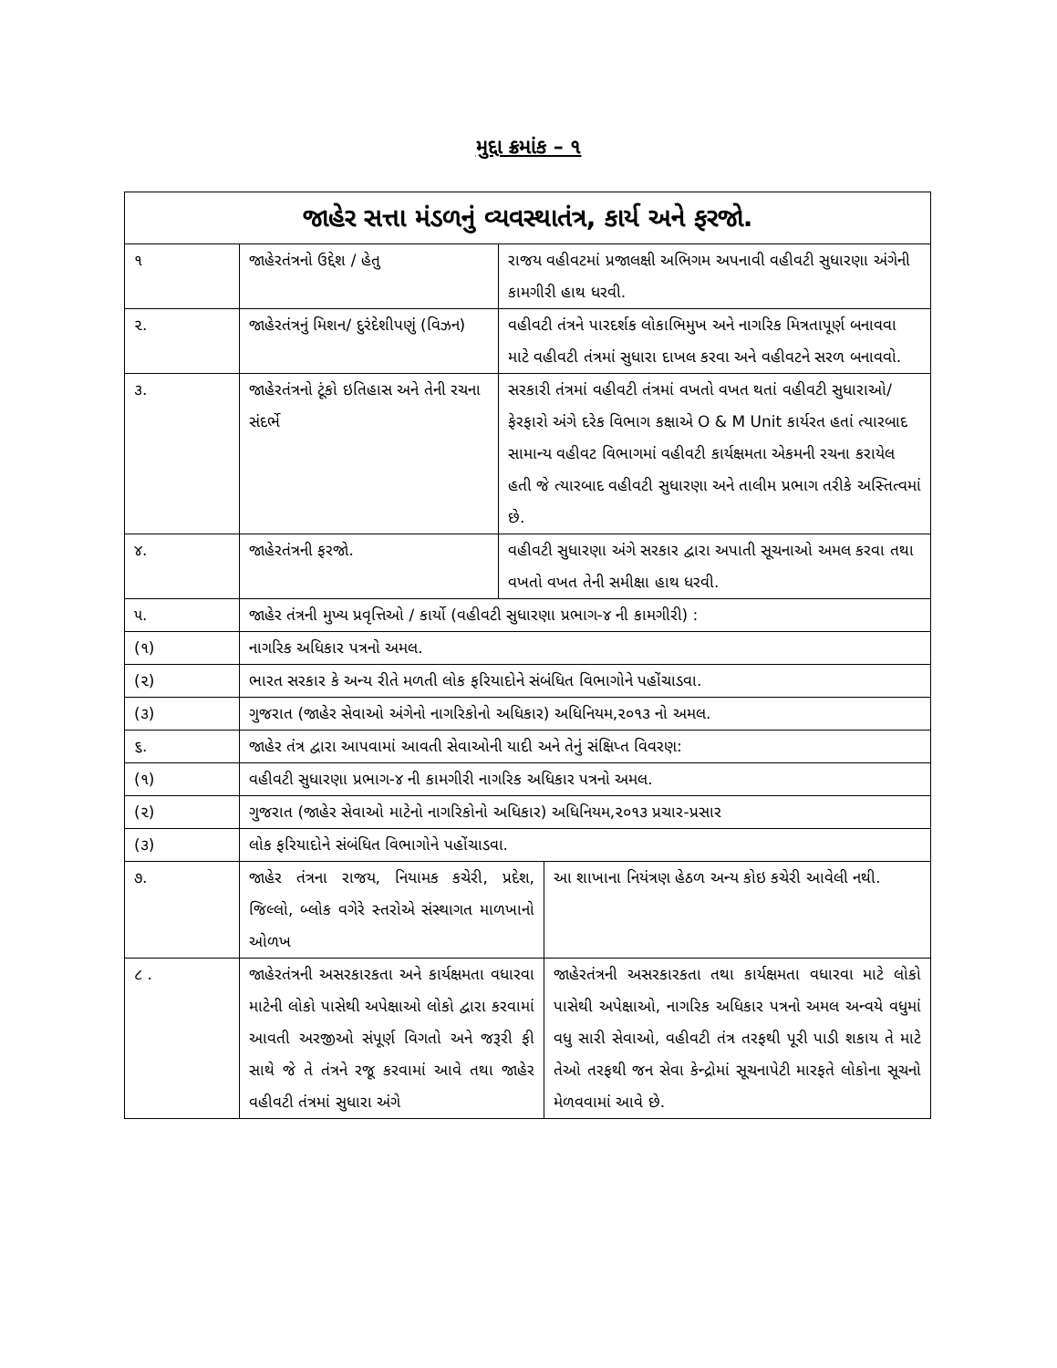મુદ્દા ક્રમાંક – ૧
| જાહેર સત્તા મંડળનું વ્યવસ્થાતંત્ર, કાર્ય અને ફરજો. | | | |
| --- | --- | --- | --- |
| ૧ | જાહેરતંત્રનો ઉદ્દેશ / હેતુ | રાજય વહીવટમાં પ્રજાલક્ષી અભિગમ અપનાવી વહીવટી સુધારણા અંગેની કામગીરી હાથ ધરવી. | |
| ૨. | જાહેરતંત્રનું મિશન/ દુરંદેશીપણું (વિઝન) | વહીવટી તંત્રને પારદર્શક લોકાભિમુખ અને નાગરિક મિત્રતાપૂર્ણ બનાવવા માટે વહીવટી તંત્રમાં સુધારા દાખલ કરવા અને વહીવટને સરળ બનાવવો. | |
| ૩. | જાહેરતંત્રનો ટૂંકો ઇતિહાસ અને તેની રચના સંદર્ભે | સરકારી તંત્રમાં વહીવટી તંત્રમાં વખતો વખત થતાં વહીવટી સુધારાઓ/ફેરફારો અંગે દરેક વિભાગ કક્ષાએ O & M Unit કાર્યરત હતાં ત્યારબાદ સામાન્ય વહીવટ વિભાગમાં વહીવટી કાર્યક્ષમતા એકમની રચના કરાયેલ હતી જે ત્યારબાદ વહીવટી સુધારણા અને તાલીમ પ્રભાગ તરીકે અસ્તિત્વમાં છે. | |
| ૪. | જાહેરતંત્રની ફરજો. | વહીવટી સુધારણા અંગે સરકાર દ્વારા અપાતી સૂચનાઓ અમલ કરવા તથા વખતો વખત તેની સમીક્ષા હાથ ધરવી. | |
| ૫. | જાહેર તંત્રની મુખ્ય પ્રવૃત્તિઓ / કાર્યો (વહીવટી સુધારણા પ્રભાગ-૪ ની કામગીરી) : | | |
| (૧) | નાગરિક અધિકાર પત્રનો અમલ. | | |
| (૨) | ભારત સરકાર કે અન્ય રીતે મળતી લોક ફરિયાદોને સંબંધિત વિભાગોને પહોંચાડવા. | | |
| (૩) | ગુજરાત (જાહેર સેવાઓ અંગેનો નાગરિકોનો અધિકાર) અધિનિયમ,૨૦૧૩ નો અમલ. | | |
| ૬. | જાહેર તંત્ર દ્વારા આપવામાં આવતી સેવાઓની યાદી અને તેનું સંક્ષિપ્ત વિવરણ: | | |
| (૧) | વહીવટી સુધારણા પ્રભાગ-૪ ની કામગીરી નાગરિક અધિકાર પત્રનો અમલ. | | |
| (૨) | ગુજરાત (જાહેર સેવાઓ માટેનો નાગરિકોનો અધિકાર) અધિનિયમ,૨૦૧૩ પ્રચાર-પ્રસાર | | |
| (૩) | લોક ફરિયાદોને સંબંધિત વિભાગોને પહોંચાડવા. | | |
| ૭. | જાહેર તંત્રના રાજય, નિયામક કચેરી, પ્રદેશ, જિલ્લો, બ્લોક વગેરે સ્તરોએ સંસ્થાગત માળખાનો ઓળખ | | આ શાખાના નિયંત્રણ હેઠળ અન્ય કોઇ કચેરી આવેલી નથી. |
| ૮ . | જાહેરતંત્રની અસરકારકતા અને કાર્યક્ષમતા વધારવા માટેની લોકો પાસેથી અપેક્ષાઓ લોકો દ્વારા કરવામાં આવતી અરજીઓ સંપૂર્ણ વિગતો અને જરૂરી ફી સાથે જે તે તંત્રને રજૂ કરવામાં આવે તથા જાહેર વહીવટી તંત્રમાં સુધારા અંગે | | જાહેરતંત્રની અસરકારકતા તથા કાર્યક્ષમતા વધારવા માટે લોકો પાસેથી અપેક્ષાઓ, નાગરિક અધિકાર પત્રનો અમલ અન્વયે વધુમાં વધુ સારી સેવાઓ, વહીવટી તંત્ર તરફથી પૂરી પાડી શકાય તે માટે તેઓ તરફથી જન સેવા કેન્દ્રોમાં સૂચનાપેટી મારફતે લોકોના સૂચનો મેળવવામાં આવે છે. |